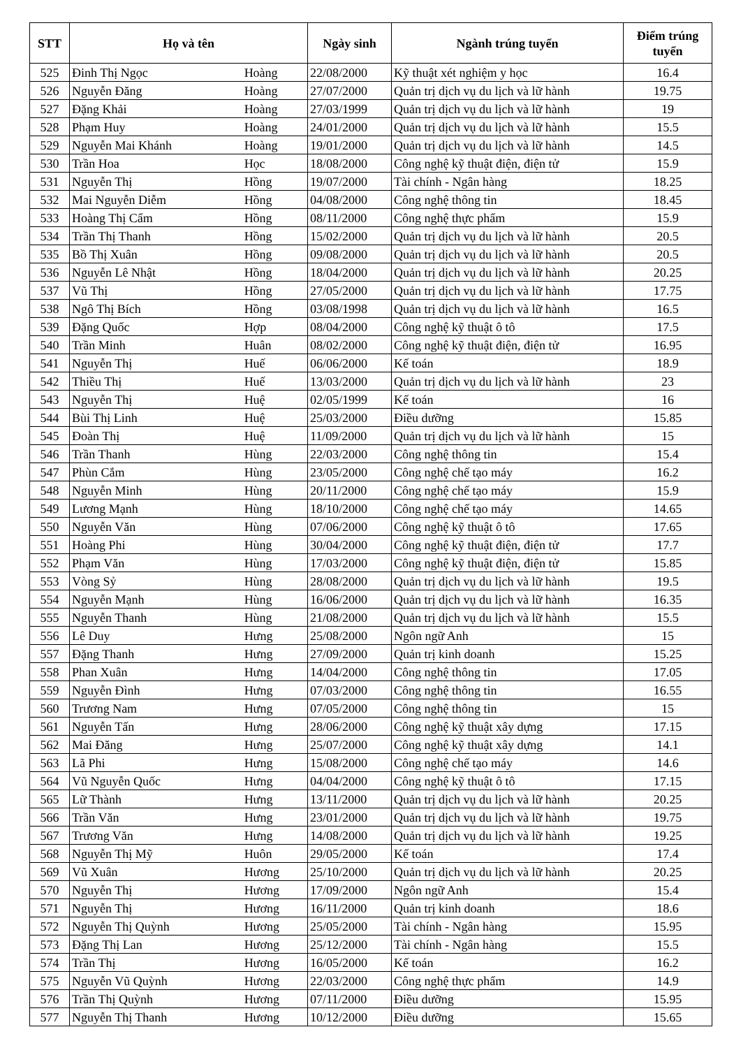| STT | Họ và tên | | Ngày sinh | Ngành trúng tuyển | Điểm trúng tuyển |
| --- | --- | --- | --- | --- | --- |
| 525 | Đinh Thị Ngọc | Hoàng | 22/08/2000 | Kỹ thuật xét nghiệm y học | 16.4 |
| 526 | Nguyễn Đăng | Hoàng | 27/07/2000 | Quản trị dịch vụ du lịch và lữ hành | 19.75 |
| 527 | Đặng Khải | Hoàng | 27/03/1999 | Quản trị dịch vụ du lịch và lữ hành | 19 |
| 528 | Phạm Huy | Hoàng | 24/01/2000 | Quản trị dịch vụ du lịch và lữ hành | 15.5 |
| 529 | Nguyễn Mai Khánh | Hoàng | 19/01/2000 | Quản trị dịch vụ du lịch và lữ hành | 14.5 |
| 530 | Trần Hoa | Học | 18/08/2000 | Công nghệ kỹ thuật điện, điện tử | 15.9 |
| 531 | Nguyễn Thị | Hồng | 19/07/2000 | Tài chính - Ngân hàng | 18.25 |
| 532 | Mai Nguyễn Diễm | Hồng | 04/08/2000 | Công nghệ thông tin | 18.45 |
| 533 | Hoàng Thị Cẩm | Hồng | 08/11/2000 | Công nghệ thực phẩm | 15.9 |
| 534 | Trần Thị Thanh | Hồng | 15/02/2000 | Quản trị dịch vụ du lịch và lữ hành | 20.5 |
| 535 | Bồ Thị Xuân | Hồng | 09/08/2000 | Quản trị dịch vụ du lịch và lữ hành | 20.5 |
| 536 | Nguyễn Lê Nhật | Hồng | 18/04/2000 | Quản trị dịch vụ du lịch và lữ hành | 20.25 |
| 537 | Vũ Thị | Hồng | 27/05/2000 | Quản trị dịch vụ du lịch và lữ hành | 17.75 |
| 538 | Ngô Thị Bích | Hồng | 03/08/1998 | Quản trị dịch vụ du lịch và lữ hành | 16.5 |
| 539 | Đặng Quốc | Hợp | 08/04/2000 | Công nghệ kỹ thuật ô tô | 17.5 |
| 540 | Trần Minh | Huân | 08/02/2000 | Công nghệ kỹ thuật điện, điện tử | 16.95 |
| 541 | Nguyễn Thị | Huế | 06/06/2000 | Kế toán | 18.9 |
| 542 | Thiều Thị | Huế | 13/03/2000 | Quản trị dịch vụ du lịch và lữ hành | 23 |
| 543 | Nguyễn Thị | Huệ | 02/05/1999 | Kế toán | 16 |
| 544 | Bùi Thị Linh | Huệ | 25/03/2000 | Điều dưỡng | 15.85 |
| 545 | Đoàn Thị | Huệ | 11/09/2000 | Quản trị dịch vụ du lịch và lữ hành | 15 |
| 546 | Trần Thanh | Hùng | 22/03/2000 | Công nghệ thông tin | 15.4 |
| 547 | Phùn Cắm | Hùng | 23/05/2000 | Công nghệ chế tạo máy | 16.2 |
| 548 | Nguyễn Minh | Hùng | 20/11/2000 | Công nghệ chế tạo máy | 15.9 |
| 549 | Lương Mạnh | Hùng | 18/10/2000 | Công nghệ chế tạo máy | 14.65 |
| 550 | Nguyễn Văn | Hùng | 07/06/2000 | Công nghệ kỹ thuật ô tô | 17.65 |
| 551 | Hoàng Phi | Hùng | 30/04/2000 | Công nghệ kỹ thuật điện, điện tử | 17.7 |
| 552 | Phạm Văn | Hùng | 17/03/2000 | Công nghệ kỹ thuật điện, điện tử | 15.85 |
| 553 | Vòng Sỷ | Hùng | 28/08/2000 | Quản trị dịch vụ du lịch và lữ hành | 19.5 |
| 554 | Nguyễn Mạnh | Hùng | 16/06/2000 | Quản trị dịch vụ du lịch và lữ hành | 16.35 |
| 555 | Nguyễn Thanh | Hùng | 21/08/2000 | Quản trị dịch vụ du lịch và lữ hành | 15.5 |
| 556 | Lê Duy | Hưng | 25/08/2000 | Ngôn ngữ Anh | 15 |
| 557 | Đặng Thanh | Hưng | 27/09/2000 | Quản trị kinh doanh | 15.25 |
| 558 | Phan Xuân | Hưng | 14/04/2000 | Công nghệ thông tin | 17.05 |
| 559 | Nguyễn Đình | Hưng | 07/03/2000 | Công nghệ thông tin | 16.55 |
| 560 | Trương Nam | Hưng | 07/05/2000 | Công nghệ thông tin | 15 |
| 561 | Nguyễn Tấn | Hưng | 28/06/2000 | Công nghệ kỹ thuật xây dựng | 17.15 |
| 562 | Mai Đăng | Hưng | 25/07/2000 | Công nghệ kỹ thuật xây dựng | 14.1 |
| 563 | Lã Phi | Hưng | 15/08/2000 | Công nghệ chế tạo máy | 14.6 |
| 564 | Vũ Nguyễn Quốc | Hưng | 04/04/2000 | Công nghệ kỹ thuật ô tô | 17.15 |
| 565 | Lữ Thành | Hưng | 13/11/2000 | Quản trị dịch vụ du lịch và lữ hành | 20.25 |
| 566 | Trần Văn | Hưng | 23/01/2000 | Quản trị dịch vụ du lịch và lữ hành | 19.75 |
| 567 | Trương Văn | Hưng | 14/08/2000 | Quản trị dịch vụ du lịch và lữ hành | 19.25 |
| 568 | Nguyễn Thị Mỹ | Huôn | 29/05/2000 | Kế toán | 17.4 |
| 569 | Vũ Xuân | Hương | 25/10/2000 | Quản trị dịch vụ du lịch và lữ hành | 20.25 |
| 570 | Nguyễn Thị | Hương | 17/09/2000 | Ngôn ngữ Anh | 15.4 |
| 571 | Nguyễn Thị | Hương | 16/11/2000 | Quản trị kinh doanh | 18.6 |
| 572 | Nguyễn Thị Quỳnh | Hương | 25/05/2000 | Tài chính - Ngân hàng | 15.95 |
| 573 | Đặng Thị Lan | Hương | 25/12/2000 | Tài chính - Ngân hàng | 15.5 |
| 574 | Trần Thị | Hương | 16/05/2000 | Kế toán | 16.2 |
| 575 | Nguyễn Vũ Quỳnh | Hương | 22/03/2000 | Công nghệ thực phẩm | 14.9 |
| 576 | Trần Thị Quỳnh | Hương | 07/11/2000 | Điều dưỡng | 15.95 |
| 577 | Nguyễn Thị Thanh | Hương | 10/12/2000 | Điều dưỡng | 15.65 |